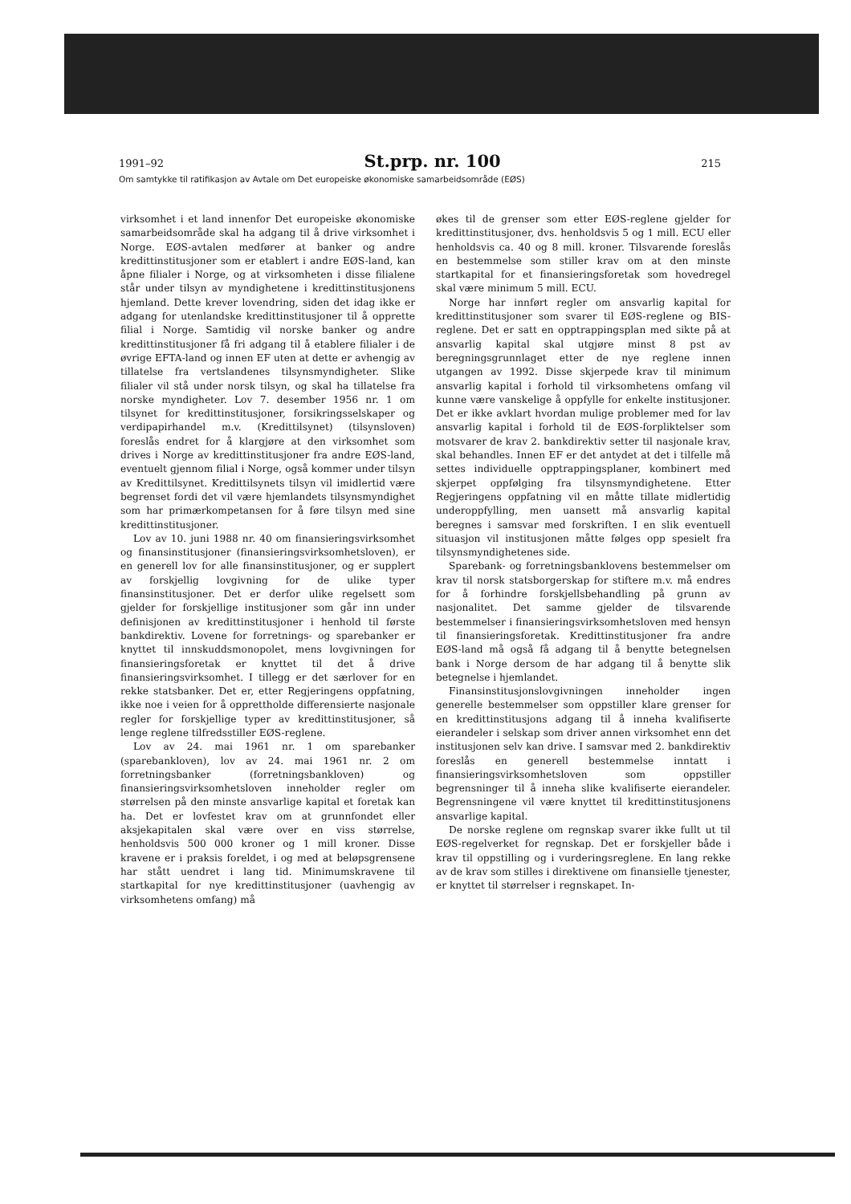1991–92 St.prp. nr. 100 215
Om samtykke til ratifikasjon av Avtale om Det europeiske økonomiske samarbeidsområde (EØS)
virksomhet i et land innenfor Det europeiske økonomiske samarbeidsområde skal ha adgang til å drive virksomhet i Norge. EØS-avtalen medfører at banker og andre kredittinstitusjoner som er etablert i andre EØS-land, kan åpne filialer i Norge, og at virksomheten i disse filialene står under tilsyn av myndighetene i kredittinstitusjonens hjemland. Dette krever lovendring, siden det idag ikke er adgang for utenlandske kredittinstitusjoner til å opprette filial i Norge. Samtidig vil norske banker og andre kredittinstitusjoner få fri adgang til å etablere filialer i de øvrige EFTA-land og innen EF uten at dette er avhengig av tillatelse fra vertslandenes tilsynsmyndigheter. Slike filialer vil stå under norsk tilsyn, og skal ha tillatelse fra norske myndigheter. Lov 7. desember 1956 nr. 1 om tilsynet for kredittinstitusjoner, forsikringsselskaper og verdipapirhandel m.v. (Kredittilsynet) (tilsynsloven) foreslås endret for å klargjøre at den virksomhet som drives i Norge av kredittinstitusjoner fra andre EØS-land, eventuelt gjennom filial i Norge, også kommer under tilsyn av Kredittilsynet. Kredittilsynets tilsyn vil imidlertid være begrenset fordi det vil være hjemlandets tilsynsmyndighet som har primærkompetansen for å føre tilsyn med sine kredittinstitusjoner.
Lov av 10. juni 1988 nr. 40 om finansieringsvirksomhet og finansinstitusjoner (finansieringsvirksomhetsloven), er en generell lov for alle finansinstitusjoner, og er supplert av forskjellig lovgivning for de ulike typer finansinstitusjoner. Det er derfor ulike regelsett som gjelder for forskjellige institusjoner som går inn under definisjonen av kredittinstitusjoner i henhold til første bankdirektiv. Lovene for forretnings- og sparebanker er knyttet til innskuddsmonopolet, mens lovgivningen for finansieringsforetak er knyttet til det å drive finansieringsvirksomhet. I tillegg er det særlover for en rekke statsbanker. Det er, etter Regjeringens oppfatning, ikke noe i veien for å opprettholde differensierte nasjonale regler for forskjellige typer av kredittinstitusjoner, så lenge reglene tilfredsstiller EØS-reglene.
Lov av 24. mai 1961 nr. 1 om sparebanker (sparebankloven), lov av 24. mai 1961 nr. 2 om forretningsbanker (forretningsbankloven) og finansieringsvirksomhetsloven inneholder regler om størrelsen på den minste ansvarlige kapital et foretak kan ha. Det er lovfestet krav om at grunnfondet eller aksjekapitalen skal være over en viss størrelse, henholdsvis 500 000 kroner og 1 mill kroner. Disse kravene er i praksis foreldet, i og med at beløpsgrensene har stått uendret i lang tid. Minimumskravene til startkapital for nye kredittinstitusjoner (uavhengig av virksomhetens omfang) må
økes til de grenser som etter EØS-reglene gjelder for kredittinstitusjoner, dvs. henholdsvis 5 og 1 mill. ECU eller henholdsvis ca. 40 og 8 mill. kroner. Tilsvarende foreslås en bestemmelse som stiller krav om at den minste startkapital for et finansieringsforetak som hovedregel skal være minimum 5 mill. ECU.
Norge har innført regler om ansvarlig kapital for kredittinstitusjoner som svarer til EØS-reglene og BIS-reglene. Det er satt en opptrappingsplan med sikte på at ansvarlig kapital skal utgjøre minst 8 pst av beregningsgrunnlaget etter de nye reglene innen utgangen av 1992. Disse skjerpede krav til minimum ansvarlig kapital i forhold til virksomhetens omfang vil kunne være vanskelige å oppfylle for enkelte institusjoner. Det er ikke avklart hvordan mulige problemer med for lav ansvarlig kapital i forhold til de EØS-forpliktelser som motsvarer de krav 2. bankdirektiv setter til nasjonale krav, skal behandles. Innen EF er det antydet at det i tilfelle må settes individuelle opptrappingsplaner, kombinert med skjerpet oppfølging fra tilsynsmyndighetene. Etter Regjeringens oppfatning vil en måtte tillate midlertidig underoppfylling, men uansett må ansvarlig kapital beregnes i samsvar med forskriften. I en slik eventuell situasjon vil institusjonen måtte følges opp spesielt fra tilsynsmyndighetenes side.
Sparebank- og forretningsbanklovens bestemmelser om krav til norsk statsborgerskap for stiftere m.v. må endres for å forhindre forskjellsbehandling på grunn av nasjonalitet. Det samme gjelder de tilsvarende bestemmelser i finansieringsvirksomhetsloven med hensyn til finansieringsforetak. Kredittinstitusjoner fra andre EØS-land må også få adgang til å benytte betegnelsen bank i Norge dersom de har adgang til å benytte slik betegnelse i hjemlandet.
Finansinstitusjonslovgivningen inneholder ingen generelle bestemmelser som oppstiller klare grenser for en kredittinstitusjons adgang til å inneha kvalifiserte eierandeler i selskap som driver annen virksomhet enn det institusjonen selv kan drive. I samsvar med 2. bankdirektiv foreslås en generell bestemmelse inntatt i finansieringsvirksomhetsloven som oppstiller begrensninger til å inneha slike kvalifiserte eierandeler. Begrensningene vil være knyttet til kredittinstitusjonens ansvarlige kapital.
De norske reglene om regnskap svarer ikke fullt ut til EØS-regelverket for regnskap. Det er forskjeller både i krav til oppstilling og i vurderingsreglene. En lang rekke av de krav som stilles i direktivene om finansielle tjenester, er knyttet til størrelser i regnskapet. In-